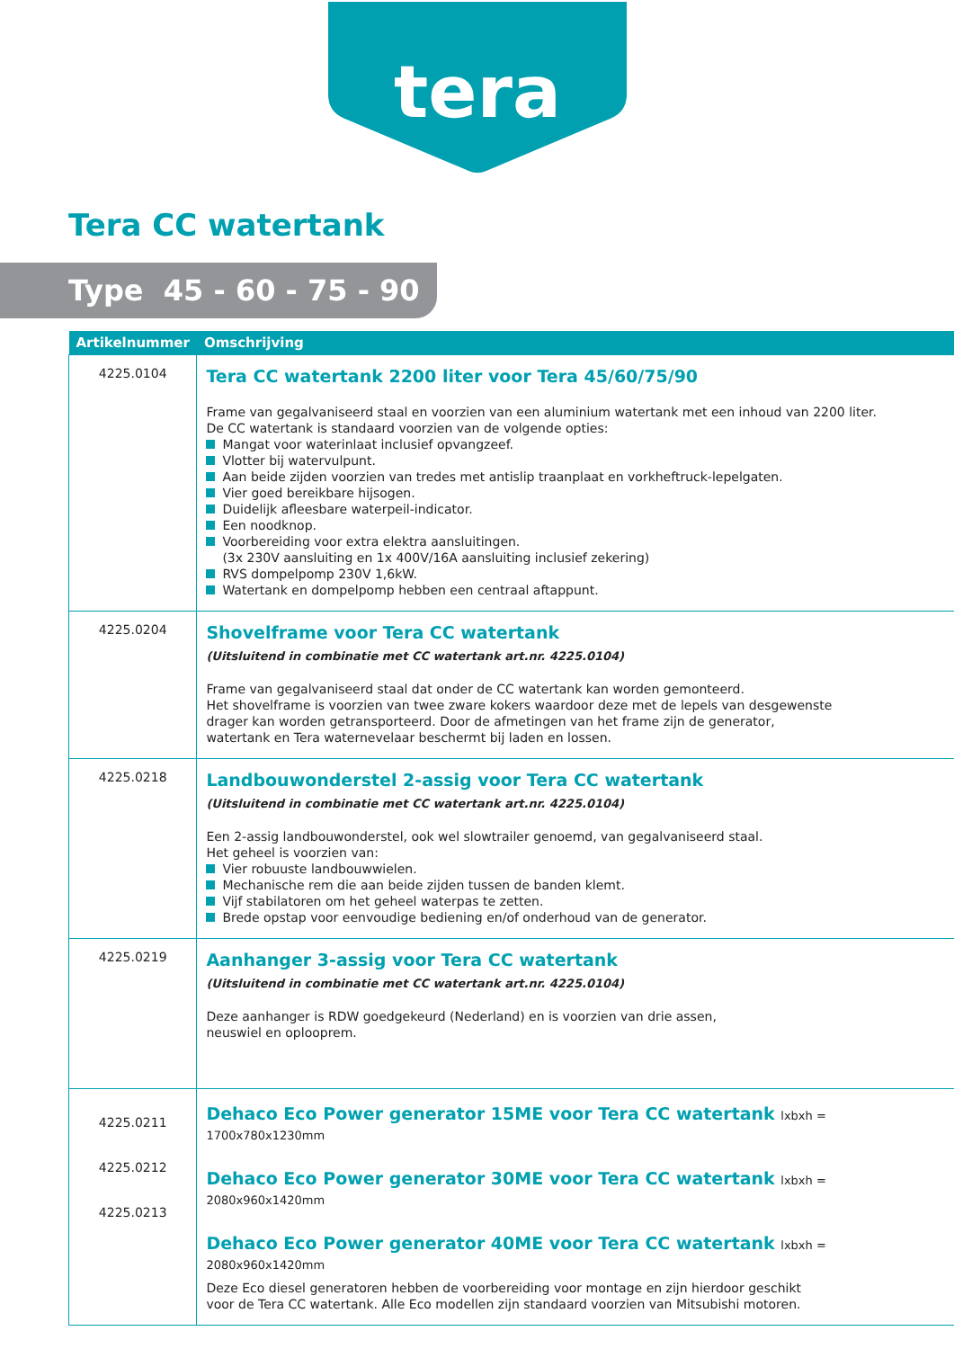tera
Tera CC watertank
Type 45 - 60 - 75 - 90
| Artikelnummer | Omschrijving |
| --- | --- |
| 4225.0104 | Tera CC watertank 2200 liter voor Tera 45/60/75/90 Frame van gegalvaniseerd staal en voorzien van een aluminium watertank met een inhoud van 2200 liter. De CC watertank is standaard voorzien van de volgende opties: Mangat voor waterinlaat inclusief opvangzeef. Vlotter bij watervulpunt. Aan beide zijden voorzien van tredes met antislip traanplaat en vorkheftruck-lepelgaten. Vier goed bereikbare hijsogen. Duidelijk afleesbare waterpeil-indicator. Een noodknop. Voorbereiding voor extra elektra aansluitingen. (3x 230V aansluiting en 1x 400V/16A aansluiting inclusief zekering) RVS dompelpomp 230V 1,6kW. Watertank en dompelpomp hebben een centraal aftappunt. |
| 4225.0204 | Shovelframe voor Tera CC watertank (Uitsluitend in combinatie met CC watertank art.nr. 4225.0104) Frame van gegalvaniseerd staal dat onder de CC watertank kan worden gemonteerd. Het shovelframe is voorzien van twee zware kokers waardoor deze met de lepels van desgewenste drager kan worden getransporteerd. Door de afmetingen van het frame zijn de generator, watertank en Tera waternevelaar beschermt bij laden en lossen. |
| 4225.0218 | Landbouwonderstel 2-assig voor Tera CC watertank (Uitsluitend in combinatie met CC watertank art.nr. 4225.0104) Een 2-assig landbouwonderstel, ook wel slowtrailer genoemd, van gegalvaniseerd staal. Het geheel is voorzien van: Vier robuuste landbouwwielen. Mechanische rem die aan beide zijden tussen de banden klemt. Vijf stabilatoren om het geheel waterpas te zetten. Brede opstap voor eenvoudige bediening en/of onderhoud van de generator. |
| 4225.0219 | Aanhanger 3-assig voor Tera CC watertank (Uitsluitend in combinatie met CC watertank art.nr. 4225.0104) Deze aanhanger is RDW goedgekeurd (Nederland) en is voorzien van drie assen, neuswiel en oplooprem. |
| 4225.0211 4225.0212 4225.0213 | Dehaco Eco Power generator 15ME voor Tera CC watertank lxbxh = 1700x780x1230mm Dehaco Eco Power generator 30ME voor Tera CC watertank lxbxh = 2080x960x1420mm Dehaco Eco Power generator 40ME voor Tera CC watertank lxbxh = 2080x960x1420mm Deze Eco diesel generatoren hebben de voorbereiding voor montage en zijn hierdoor geschikt voor de Tera CC watertank. Alle Eco modellen zijn standaard voorzien van Mitsubishi motoren. |